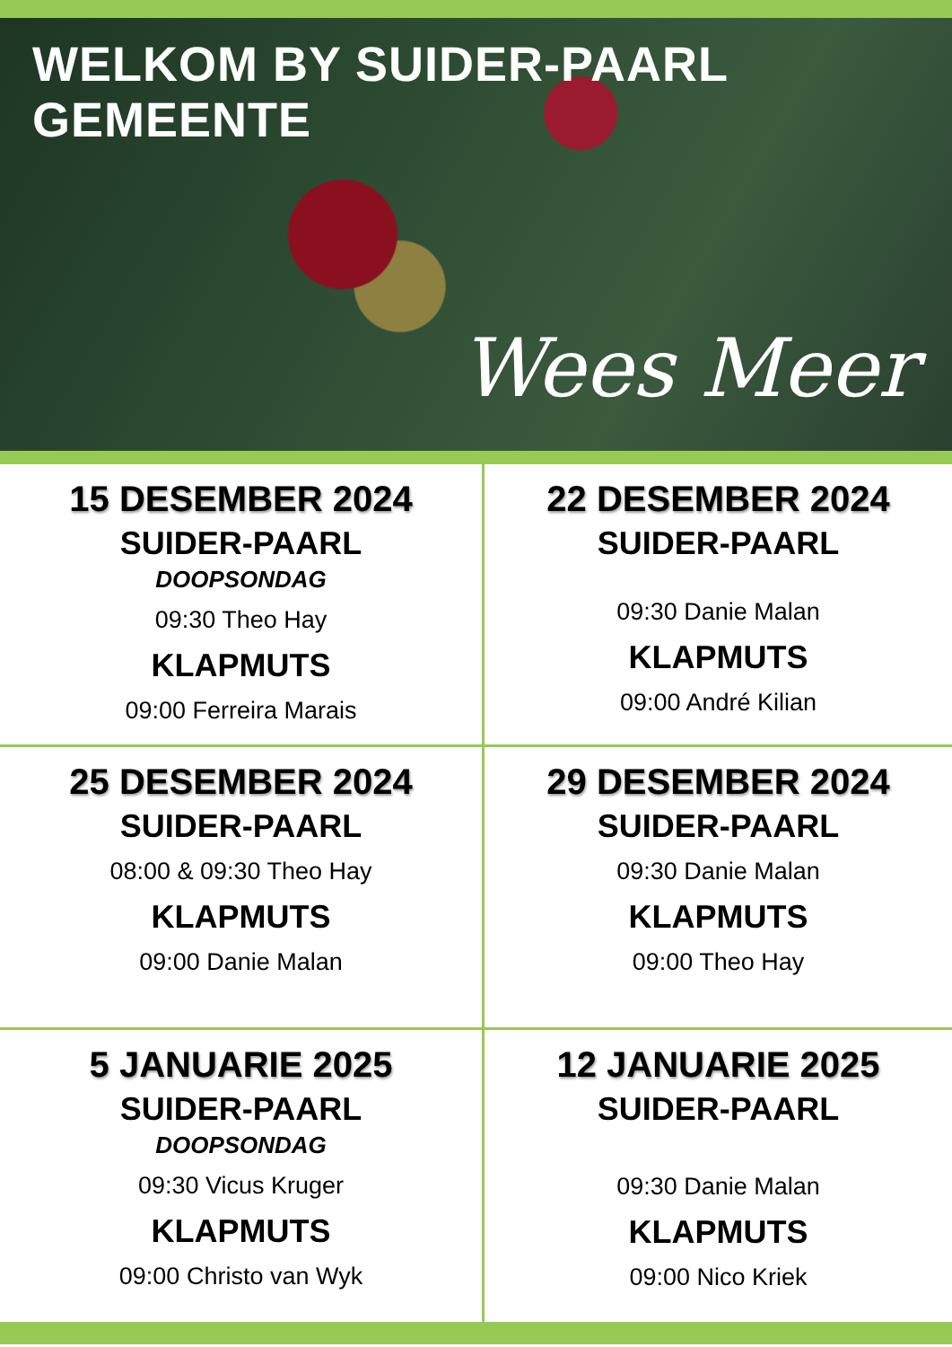WELKOM BY SUIDER-PAARL GEMEENTE
Wees Meer
15 DESEMBER 2024
SUIDER-PAARL
DOOPSONDAG
09:30 Theo Hay
KLAPMUTS
09:00 Ferreira Marais
22 DESEMBER 2024
SUIDER-PAARL
09:30 Danie Malan
KLAPMUTS
09:00 André Kilian
25 DESEMBER 2024
SUIDER-PAARL
08:00 & 09:30 Theo Hay
KLAPMUTS
09:00 Danie Malan
29 DESEMBER 2024
SUIDER-PAARL
09:30 Danie Malan
KLAPMUTS
09:00 Theo Hay
5 JANUARIE 2025
SUIDER-PAARL
DOOPSONDAG
09:30 Vicus Kruger
KLAPMUTS
09:00 Christo van Wyk
12 JANUARIE 2025
SUIDER-PAARL
09:30 Danie Malan
KLAPMUTS
09:00 Nico Kriek